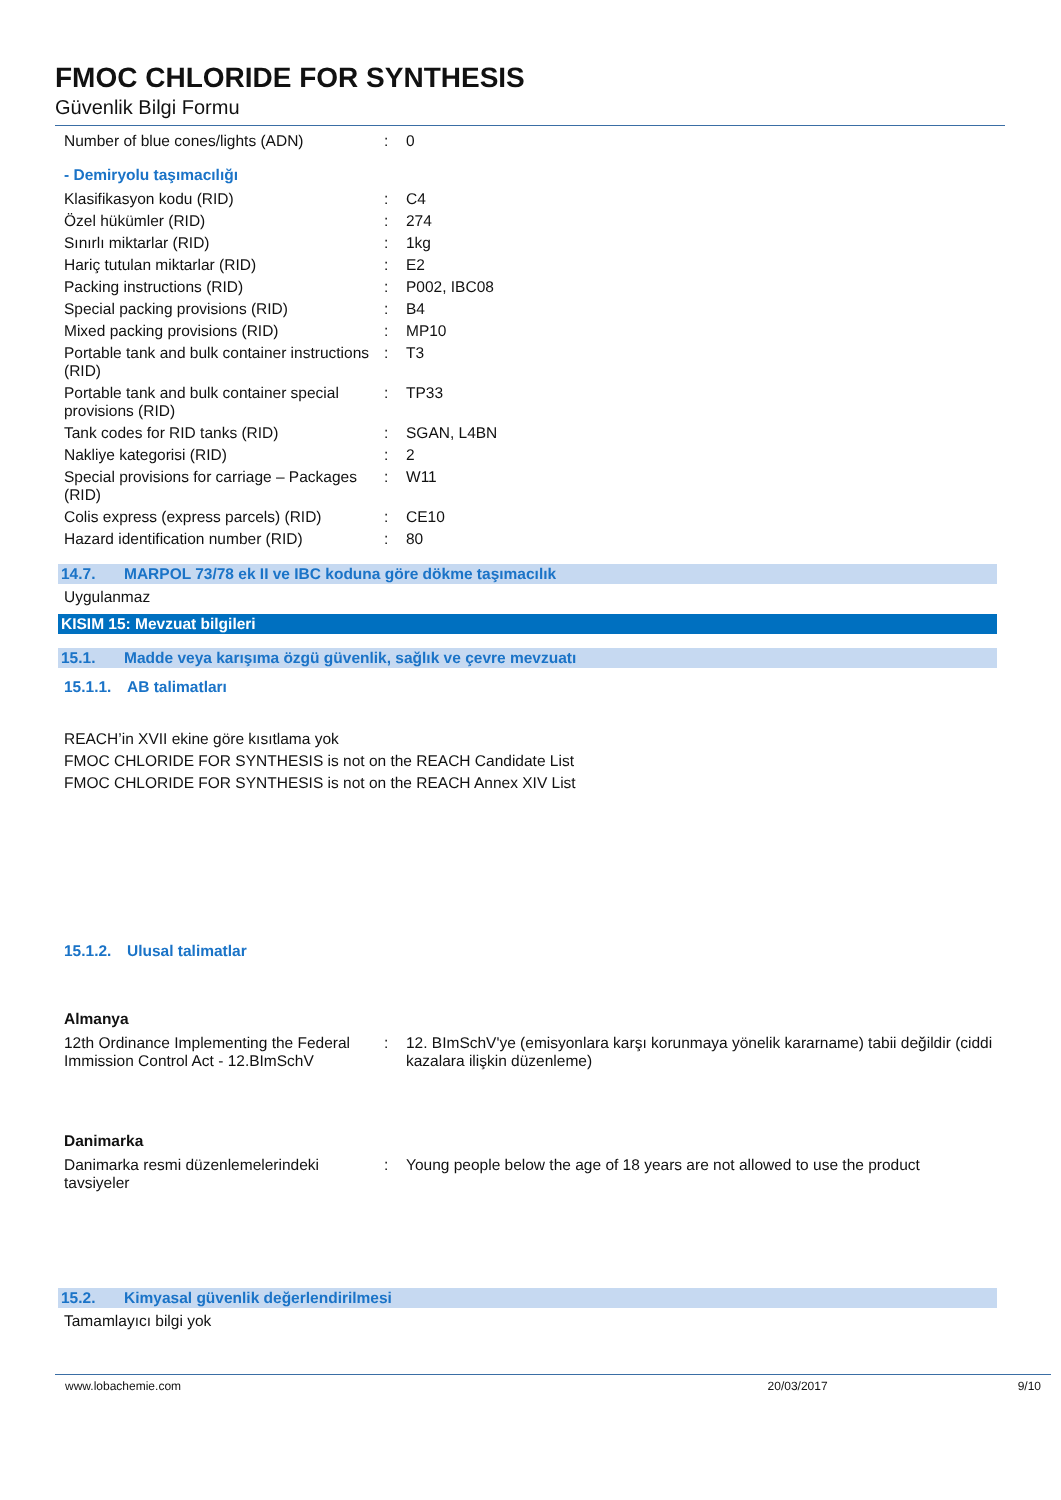FMOC CHLORIDE FOR SYNTHESIS
Güvenlik Bilgi Formu
| Number of blue cones/lights (ADN) | : | 0 |
- Demiryolu taşımacılığı
| Klasifikasyon kodu (RID) | : | C4 |
| Özel hükümler (RID) | : | 274 |
| Sınırlı miktarlar (RID) | : | 1kg |
| Hariç tutulan miktarlar (RID) | : | E2 |
| Packing instructions (RID) | : | P002, IBC08 |
| Special packing provisions (RID) | : | B4 |
| Mixed packing provisions (RID) | : | MP10 |
| Portable tank and bulk container instructions (RID) | : | T3 |
| Portable tank and bulk container special provisions (RID) | : | TP33 |
| Tank codes for RID tanks (RID) | : | SGAN, L4BN |
| Nakliye kategorisi (RID) | : | 2 |
| Special provisions for carriage – Packages (RID) | : | W11 |
| Colis express (express parcels) (RID) | : | CE10 |
| Hazard identification number (RID) | : | 80 |
14.7. MARPOL 73/78 ek II ve IBC koduna göre dökme taşımacılık
Uygulanmaz
KISIM 15: Mevzuat bilgileri
15.1. Madde veya karışıma özgü güvenlik, sağlık ve çevre mevzuatı
15.1.1. AB talimatları
REACH’in XVII ekine göre kısıtlama yok
FMOC CHLORIDE FOR SYNTHESIS is not on the REACH Candidate List
FMOC CHLORIDE FOR SYNTHESIS is not on the REACH Annex XIV List
15.1.2. Ulusal talimatlar
Almanya
| 12th Ordinance Implementing the Federal Immission Control Act - 12.BImSchV | : | 12. BImSchV'ye (emisyonlara karşı korunmaya yönelik kararname) tabii değildir (ciddi kazalara ilişkin düzenleme) |
Danimarka
| Danimarka resmi düzenlemelerindeki tavsiyeler | : | Young people below the age of 18 years are not allowed to use the product |
15.2. Kimyasal güvenlik değerlendirilmesi
Tamamlayıcı bilgi yok
www.lobachemie.com 20/03/2017 9/10